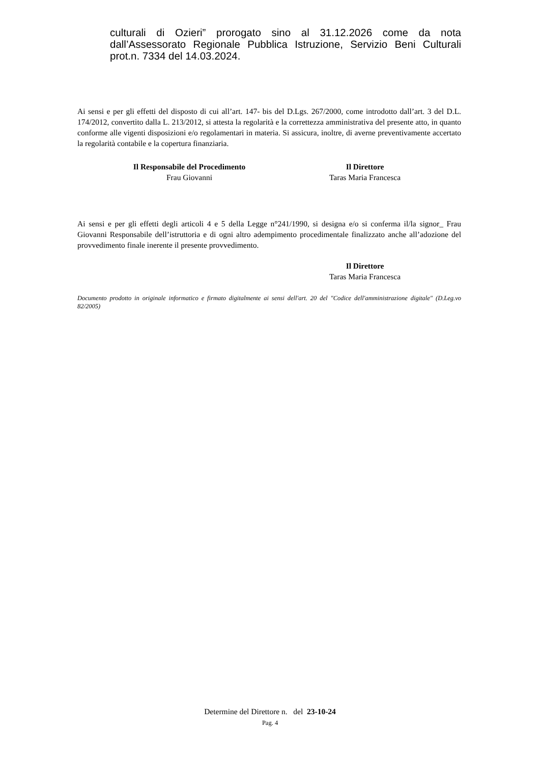culturali di Ozieri” prorogato sino al 31.12.2026 come da nota dall’Assessorato Regionale Pubblica Istruzione, Servizio Beni Culturali prot.n. 7334 del 14.03.2024.
Ai sensi e per gli effetti del disposto di cui all’art. 147- bis del D.Lgs. 267/2000, come introdotto dall’art. 3 del D.L. 174/2012, convertito dalla L. 213/2012, si attesta la regolarità e la correttezza amministrativa del presente atto, in quanto conforme alle vigenti disposizioni e/o regolamentari in materia. Si assicura, inoltre, di averne preventivamente accertato la regolarità contabile e la copertura finanziaria.
Il Responsabile del Procedimento
Frau Giovanni
Il Direttore
Taras Maria Francesca
Ai sensi e per gli effetti degli articoli 4 e 5 della Legge n°241/1990, si designa e/o si conferma il/la signor_ Frau Giovanni Responsabile dell’istruttoria e di ogni altro adempimento procedimentale finalizzato anche all’adozione del provvedimento finale inerente il presente provvedimento.
Il Direttore
Taras Maria Francesca
Documento prodotto in originale informatico e firmato digitalmente ai sensi dell'art. 20 del "Codice dell'amministrazione digitale" (D.Leg.vo 82/2005)
Determine del Direttore n. del 23-10-24
Pag. 4